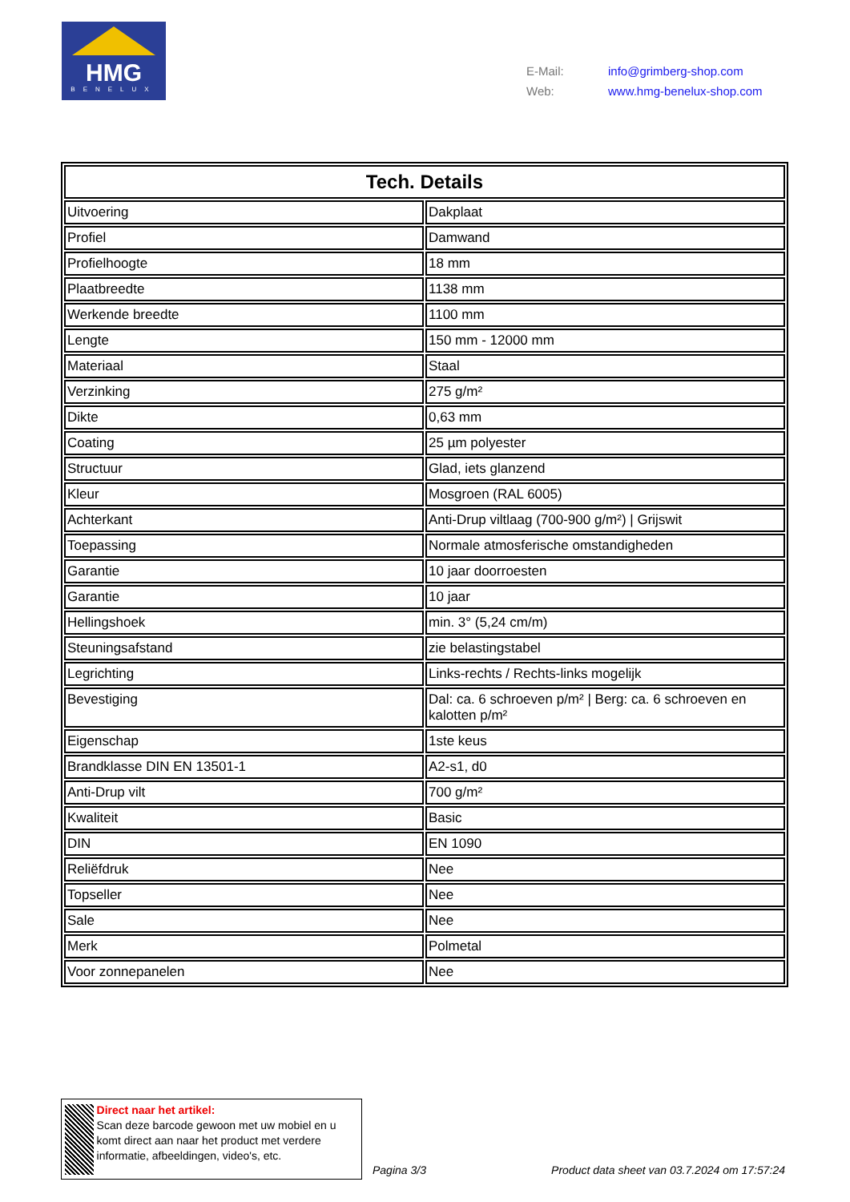HMG
BENELUX
| E-Mail: | info@grimberg-shop.com |
| Web: | www.hmg-benelux-shop.com |
| Tech. Details | |
| --- | --- |
| Uitvoering | Dakplaat |
| Profiel | Damwand |
| Profielhoogte | 18 mm |
| Plaatbreedte | 1138 mm |
| Werkende breedte | 1100 mm |
| Lengte | 150 mm - 12000 mm |
| Materiaal | Staal |
| Verzinking | 275 g/m² |
| Dikte | 0,63 mm |
| Coating | 25 µm polyester |
| Structuur | Glad, iets glanzend |
| Kleur | Mosgroen (RAL 6005) |
| Achterkant | Anti-Drup viltlaag (700-900 g/m²) / Grijswit |
| Toepassing | Normale atmosferische omstandigheden |
| Garantie | 10 jaar doorroesten |
| Garantie | 10 jaar |
| Hellingshoek | min. 3° (5,24 cm/m) |
| Steuningsafstand | zie belastingstabel |
| Legrichting | Links-rechts / Rechts-links mogelijk |
| Bevestiging | Dal: ca. 6 schroeven p/m² / Berg: ca. 6 schroeven en kalotten p/m² |
| Eigenschap | 1ste keus |
| Brandklasse DIN EN 13501-1 | A2-s1, d0 |
| Anti-Drup vilt | 700 g/m² |
| Kwaliteit | Basic |
| DIN | EN 1090 |
| Reliëfdruk | Nee |
| Topseller | Nee |
| Sale | Nee |
| Merk | Polmetal |
| Voor zonnepanelen | Nee |
Direct naar het artikel:
Scan deze barcode gewoon met uw mobiel en u komt direct aan naar het product met verdere informatie, afbeeldingen, video's, etc.
Pagina 3/3
Product data sheet van 03.7.2024 om 17:57:24